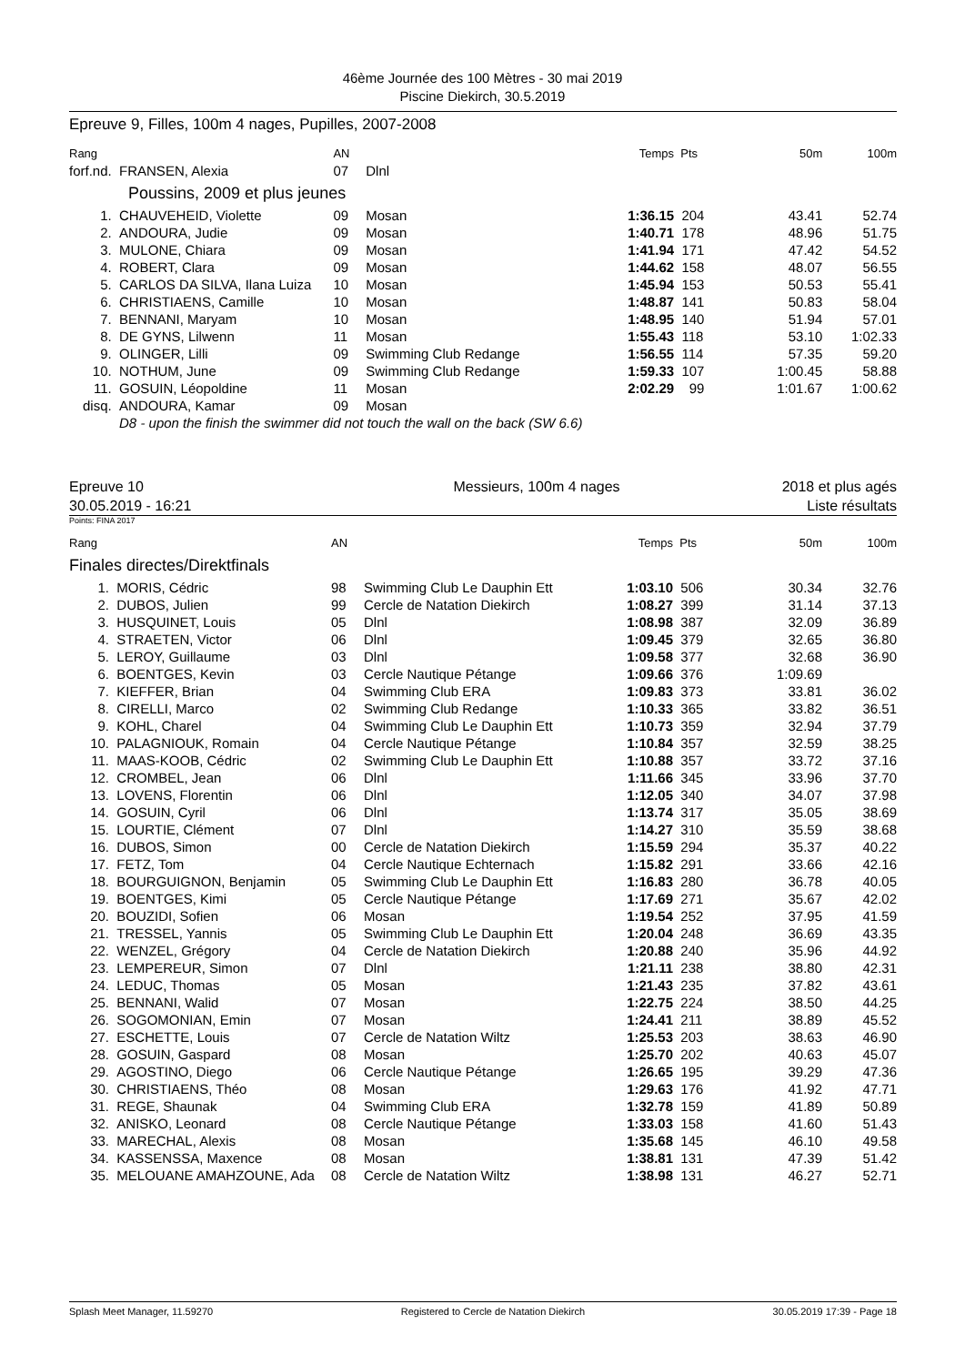46ème Journée des 100 Mètres - 30 mai 2019
Piscine Diekirch, 30.5.2019
Epreuve 9, Filles, 100m 4 nages, Pupilles, 2007-2008
| Rang | | AN | | Temps | Pts | 50m | 100m |
| --- | --- | --- | --- | --- | --- | --- | --- |
| forf.nd. | FRANSEN, Alexia | 07 | Dlnl | | | | |
| Poussins, 2009 et plus jeunes | | | | | | | |
| 1. | CHAUVEHEID, Violette | 09 | Mosan | 1:36.15 | 204 | 43.41 | 52.74 |
| 2. | ANDOURA, Judie | 09 | Mosan | 1:40.71 | 178 | 48.96 | 51.75 |
| 3. | MULONE, Chiara | 09 | Mosan | 1:41.94 | 171 | 47.42 | 54.52 |
| 4. | ROBERT, Clara | 09 | Mosan | 1:44.62 | 158 | 48.07 | 56.55 |
| 5. | CARLOS DA SILVA, Ilana Luiza | 10 | Mosan | 1:45.94 | 153 | 50.53 | 55.41 |
| 6. | CHRISTIAENS, Camille | 10 | Mosan | 1:48.87 | 141 | 50.83 | 58.04 |
| 7. | BENNANI, Maryam | 10 | Mosan | 1:48.95 | 140 | 51.94 | 57.01 |
| 8. | DE GYNS, Lilwenn | 11 | Mosan | 1:55.43 | 118 | 53.10 | 1:02.33 |
| 9. | OLINGER, Lilli | 09 | Swimming Club Redange | 1:56.55 | 114 | 57.35 | 59.20 |
| 10. | NOTHUM, June | 09 | Swimming Club Redange | 1:59.33 | 107 | 1:00.45 | 58.88 |
| 11. | GOSUIN, Léopoldine | 11 | Mosan | 2:02.29 | 99 | 1:01.67 | 1:00.62 |
| disq. | ANDOURA, Kamar | 09 | Mosan | | | | |
| | D8 - upon the finish the swimmer did not touch the wall on the back (SW 6.6) | | | | | | |
Epreuve 10
30.05.2019 - 16:21
Messieurs, 100m 4 nages 2018 et plus agés
Liste résultats
Points: FINA 2017
| Rang | | AN | | Temps | Pts | 50m | 100m |
| --- | --- | --- | --- | --- | --- | --- | --- |
| Finales directes/Direktfinals | | | | | | | |
| 1. | MORIS, Cédric | 98 | Swimming Club Le Dauphin Ett | 1:03.10 | 506 | 30.34 | 32.76 |
| 2. | DUBOS, Julien | 99 | Cercle de Natation Diekirch | 1:08.27 | 399 | 31.14 | 37.13 |
| 3. | HUSQUINET, Louis | 05 | Dlnl | 1:08.98 | 387 | 32.09 | 36.89 |
| 4. | STRAETEN, Victor | 06 | Dlnl | 1:09.45 | 379 | 32.65 | 36.80 |
| 5. | LEROY, Guillaume | 03 | Dlnl | 1:09.58 | 377 | 32.68 | 36.90 |
| 6. | BOENTGES, Kevin | 03 | Cercle Nautique Pétange | 1:09.66 | 376 | 1:09.69 | |
| 7. | KIEFFER, Brian | 04 | Swimming Club ERA | 1:09.83 | 373 | 33.81 | 36.02 |
| 8. | CIRELLI, Marco | 02 | Swimming Club Redange | 1:10.33 | 365 | 33.82 | 36.51 |
| 9. | KOHL, Charel | 04 | Swimming Club Le Dauphin Ett | 1:10.73 | 359 | 32.94 | 37.79 |
| 10. | PALAGNIOUK, Romain | 04 | Cercle Nautique Pétange | 1:10.84 | 357 | 32.59 | 38.25 |
| 11. | MAAS-KOOB, Cédric | 02 | Swimming Club Le Dauphin Ett | 1:10.88 | 357 | 33.72 | 37.16 |
| 12. | CROMBEL, Jean | 06 | Dlnl | 1:11.66 | 345 | 33.96 | 37.70 |
| 13. | LOVENS, Florentin | 06 | Dlnl | 1:12.05 | 340 | 34.07 | 37.98 |
| 14. | GOSUIN, Cyril | 06 | Dlnl | 1:13.74 | 317 | 35.05 | 38.69 |
| 15. | LOURTIE, Clément | 07 | Dlnl | 1:14.27 | 310 | 35.59 | 38.68 |
| 16. | DUBOS, Simon | 00 | Cercle de Natation Diekirch | 1:15.59 | 294 | 35.37 | 40.22 |
| 17. | FETZ, Tom | 04 | Cercle Nautique Echternach | 1:15.82 | 291 | 33.66 | 42.16 |
| 18. | BOURGUIGNON, Benjamin | 05 | Swimming Club Le Dauphin Ett | 1:16.83 | 280 | 36.78 | 40.05 |
| 19. | BOENTGES, Kimi | 05 | Cercle Nautique Pétange | 1:17.69 | 271 | 35.67 | 42.02 |
| 20. | BOUZIDI, Sofien | 06 | Mosan | 1:19.54 | 252 | 37.95 | 41.59 |
| 21. | TRESSEL, Yannis | 05 | Swimming Club Le Dauphin Ett | 1:20.04 | 248 | 36.69 | 43.35 |
| 22. | WENZEL, Grégory | 04 | Cercle de Natation Diekirch | 1:20.88 | 240 | 35.96 | 44.92 |
| 23. | LEMPEREUR, Simon | 07 | Dlnl | 1:21.11 | 238 | 38.80 | 42.31 |
| 24. | LEDUC, Thomas | 05 | Mosan | 1:21.43 | 235 | 37.82 | 43.61 |
| 25. | BENNANI, Walid | 07 | Mosan | 1:22.75 | 224 | 38.50 | 44.25 |
| 26. | SOGOMONIAN, Emin | 07 | Mosan | 1:24.41 | 211 | 38.89 | 45.52 |
| 27. | ESCHETTE, Louis | 07 | Cercle de Natation Wiltz | 1:25.53 | 203 | 38.63 | 46.90 |
| 28. | GOSUIN, Gaspard | 08 | Mosan | 1:25.70 | 202 | 40.63 | 45.07 |
| 29. | AGOSTINO, Diego | 06 | Cercle Nautique Pétange | 1:26.65 | 195 | 39.29 | 47.36 |
| 30. | CHRISTIAENS, Théo | 08 | Mosan | 1:29.63 | 176 | 41.92 | 47.71 |
| 31. | REGE, Shaunak | 04 | Swimming Club ERA | 1:32.78 | 159 | 41.89 | 50.89 |
| 32. | ANISKO, Leonard | 08 | Cercle Nautique Pétange | 1:33.03 | 158 | 41.60 | 51.43 |
| 33. | MARECHAL, Alexis | 08 | Mosan | 1:35.68 | 145 | 46.10 | 49.58 |
| 34. | KASSENSSA, Maxence | 08 | Mosan | 1:38.81 | 131 | 47.39 | 51.42 |
| 35. | MELOUANE AMAHZOUNE, Ada | 08 | Cercle de Natation Wiltz | 1:38.98 | 131 | 46.27 | 52.71 |
Splash Meet Manager, 11.59270 Registered to Cercle de Natation Diekirch 30.05.2019 17:39 - Page 18